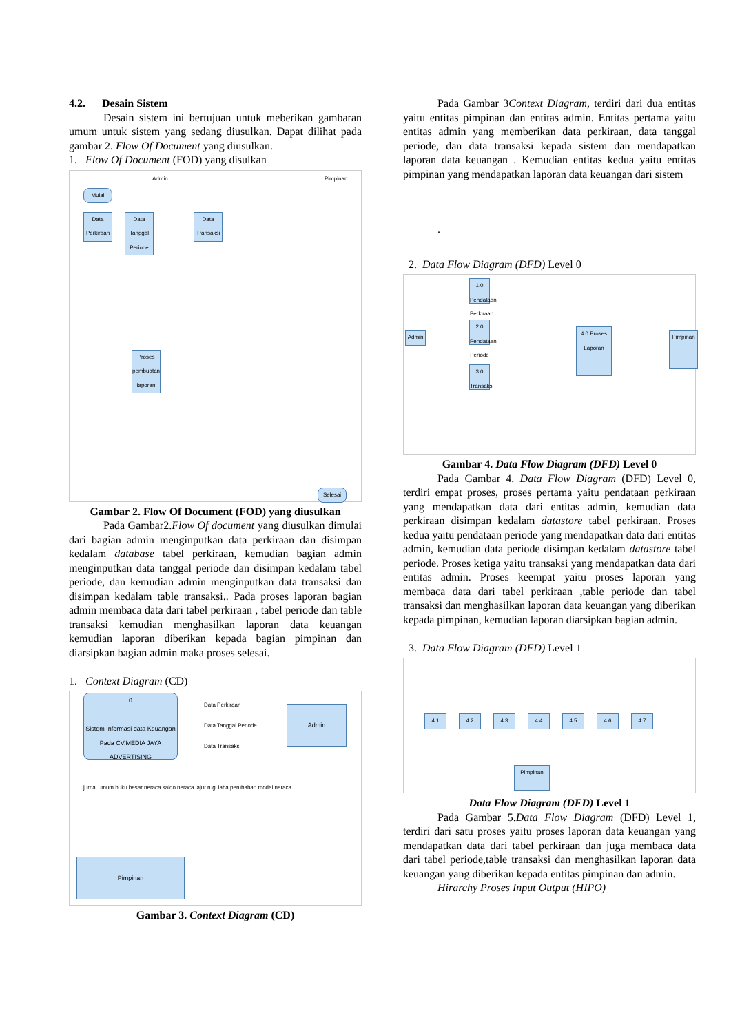4.2. Desain Sistem
Desain sistem ini bertujuan untuk meberikan gambaran umum untuk sistem yang sedang diusulkan. Dapat dilihat pada gambar 2. Flow Of Document yang diusulkan.
1. Flow Of Document (FOD) yang disulkan
Admin Pimpinan
Mulai
Data Perkiraan
Data Tanggal Periode
Data Transaksi
Proses pembuatan laporan
Selesai
Gambar 2. Flow Of Document (FOD) yang diusulkan
Pada Gambar2.Flow Of document yang diusulkan dimulai dari bagian admin menginputkan data perkiraan dan disimpan kedalam database tabel perkiraan, kemudian bagian admin menginputkan data tanggal periode dan disimpan kedalam tabel periode, dan kemudian admin menginputkan data transaksi dan disimpan kedalam table transaksi.. Pada proses laporan bagian admin membaca data dari tabel perkiraan , tabel periode dan table transaksi kemudian menghasilkan laporan data keuangan kemudian laporan diberikan kepada bagian pimpinan dan diarsipkan bagian admin maka proses selesai.
1. Context Diagram (CD)
0
Sistem Informasi data Keuangan Pada CV.MEDIA JAYA ADVERTISING
Admin
Data Perkiraan
Data Tanggal Periode
Data Transaksi
jurnal umum buku besar neraca saldo neraca lajur rugi laba perubahan modal neraca
Pimpinan
Gambar 3. Context Diagram (CD)
Pada Gambar 3Context Diagram, terdiri dari dua entitas yaitu entitas pimpinan dan entitas admin. Entitas pertama yaitu entitas admin yang memberikan data perkiraan, data tanggal periode, dan data transaksi kepada sistem dan mendapatkan laporan data keuangan . Kemudian entitas kedua yaitu entitas pimpinan yang mendapatkan laporan data keuangan dari sistem
.
2. Data Flow Diagram (DFD) Level 0
Admin
1.0 Pendataan Perkiraan
2.0 Pendataan Periode
3.0 Transaksi
4.0 Proses Laporan
Pimpinan
Gambar 4. Data Flow Diagram (DFD) Level 0
Pada Gambar 4. Data Flow Diagram (DFD) Level 0, terdiri empat proses, proses pertama yaitu pendataan perkiraan yang mendapatkan data dari entitas admin, kemudian data perkiraan disimpan kedalam datastore tabel perkiraan. Proses kedua yaitu pendataan periode yang mendapatkan data dari entitas admin, kemudian data periode disimpan kedalam datastore tabel periode. Proses ketiga yaitu transaksi yang mendapatkan data dari entitas admin. Proses keempat yaitu proses laporan yang membaca data dari tabel perkiraan ,table periode dan tabel transaksi dan menghasilkan laporan data keuangan yang diberikan kepada pimpinan, kemudian laporan diarsipkan bagian admin.
3. Data Flow Diagram (DFD) Level 1
4.1 4.2 4.3 4.4 4.5 4.6 4.7
Pimpinan
Data Flow Diagram (DFD) Level 1
Pada Gambar 5.Data Flow Diagram (DFD) Level 1, terdiri dari satu proses yaitu proses laporan data keuangan yang mendapatkan data dari tabel perkiraan dan juga membaca data dari tabel periode,table transaksi dan menghasilkan laporan data keuangan yang diberikan kepada entitas pimpinan dan admin.
Hirarchy Proses Input Output (HIPO)